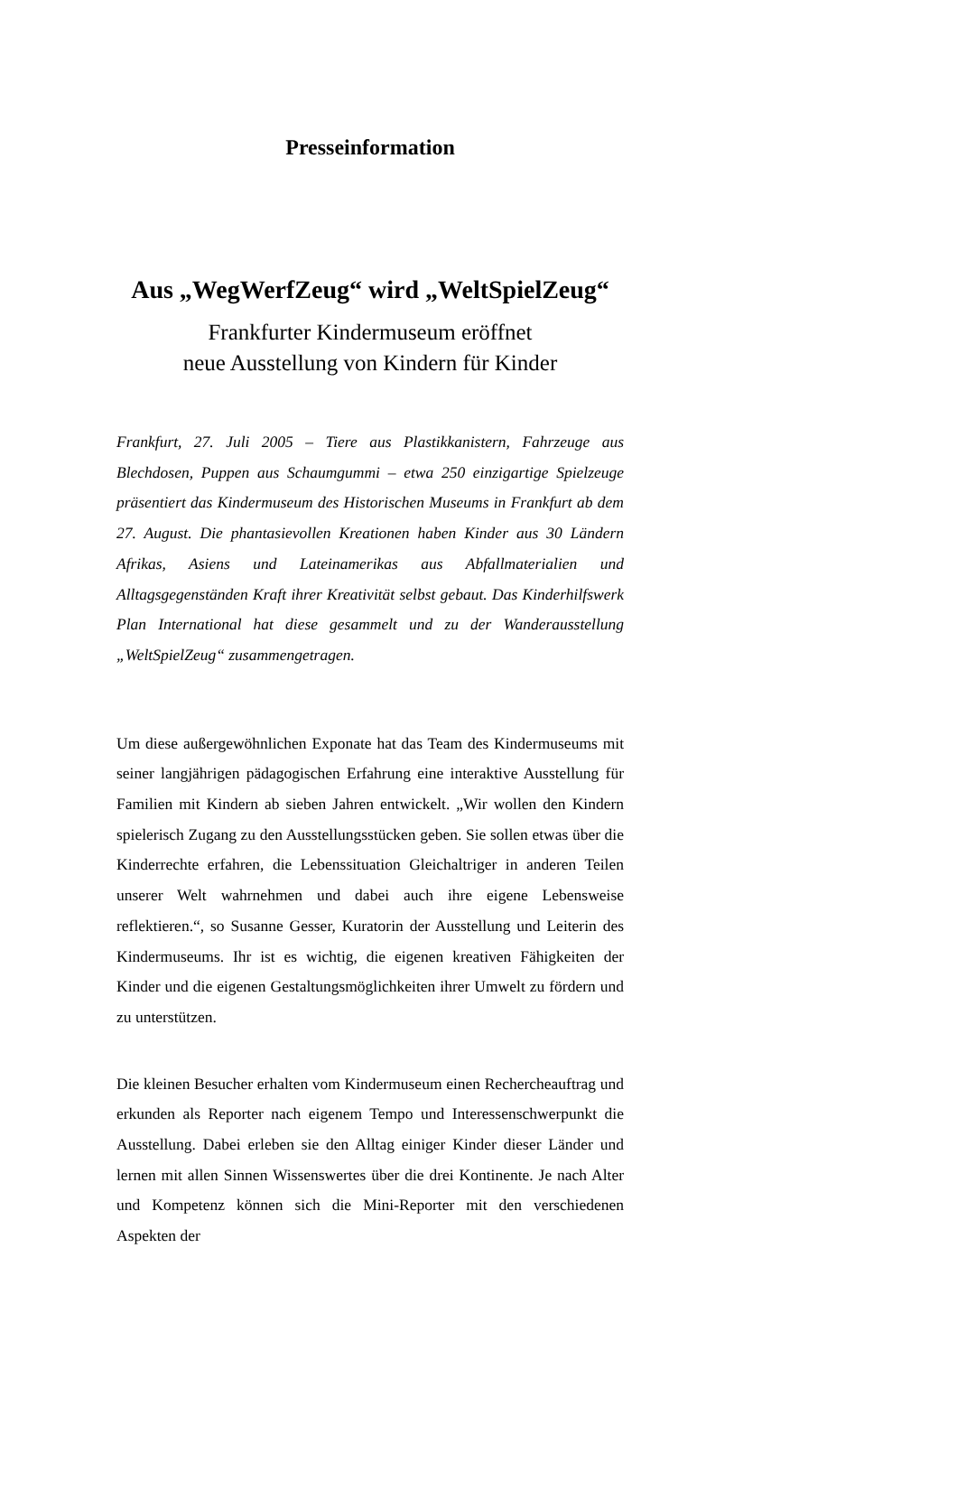Presseinformation
Aus „WegWerfZeug“ wird „WeltSpielZeug“
Frankfurter Kindermuseum eröffnet
neue Ausstellung von Kindern für Kinder
Frankfurt, 27. Juli 2005 – Tiere aus Plastikkanistern, Fahrzeuge aus Blechdosen, Puppen aus Schaumgummi – etwa 250 einzigartige Spielzeuge präsentiert das Kindermuseum des Historischen Museums in Frankfurt ab dem 27. August. Die phantasievollen Kreationen haben Kinder aus 30 Ländern Afrikas, Asiens und Lateinamerikas aus Abfallmaterialien und Alltagsgegenständen Kraft ihrer Kreativität selbst gebaut. Das Kinderhilfswerk Plan International hat diese gesammelt und zu der Wanderausstellung „WeltSpielZeug“ zusammengetragen.
Um diese außergewöhnlichen Exponate hat das Team des Kindermuseums mit seiner langjährigen pädagogischen Erfahrung eine interaktive Ausstellung für Familien mit Kindern ab sieben Jahren entwickelt. „Wir wollen den Kindern spielerisch Zugang zu den Ausstellungsstücken geben. Sie sollen etwas über die Kinderrechte erfahren, die Lebenssituation Gleichaltriger in anderen Teilen unserer Welt wahrnehmen und dabei auch ihre eigene Lebensweise reflektieren.“, so Susanne Gesser, Kuratorin der Ausstellung und Leiterin des Kindermuseums. Ihr ist es wichtig, die eigenen kreativen Fähigkeiten der Kinder und die eigenen Gestaltungsmöglichkeiten ihrer Umwelt zu fördern und zu unterstützen.
Die kleinen Besucher erhalten vom Kindermuseum einen Rechercheauftrag und erkunden als Reporter nach eigenem Tempo und Interessenschwerpunkt die Ausstellung. Dabei erleben sie den Alltag einiger Kinder dieser Länder und lernen mit allen Sinnen Wissenswertes über die drei Kontinente. Je nach Alter und Kompetenz können sich die Mini-Reporter mit den verschiedenen Aspekten der